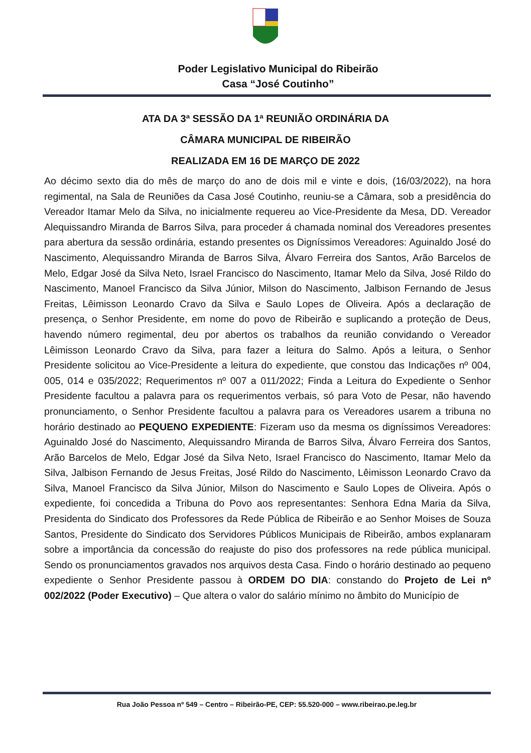Poder Legislativo Municipal do Ribeirão
Casa “José Coutinho”
ATA DA 3ª SESSÃO DA 1ª REUNIÃO ORDINÁRIA DA
CÂMARA MUNICIPAL DE RIBEIRÃO
REALIZADA EM 16 DE MARÇO DE 2022
Ao décimo sexto dia do mês de março do ano de dois mil e vinte e dois, (16/03/2022), na hora regimental, na Sala de Reuniões da Casa José Coutinho, reuniu-se a Câmara, sob a presidência do Vereador Itamar Melo da Silva, no inicialmente requereu ao Vice-Presidente da Mesa, DD. Vereador Alequissandro Miranda de Barros Silva, para proceder á chamada nominal dos Vereadores presentes para abertura da sessão ordinária, estando presentes os Digníssimos Vereadores: Aguinaldo José do Nascimento, Alequissandro Miranda de Barros Silva, Álvaro Ferreira dos Santos, Arão Barcelos de Melo, Edgar José da Silva Neto, Israel Francisco do Nascimento, Itamar Melo da Silva, José Rildo do Nascimento, Manoel Francisco da Silva Júnior, Milson do Nascimento, Jalbison Fernando de Jesus Freitas, Lêimisson Leonardo Cravo da Silva e Saulo Lopes de Oliveira. Após a declaração de presença, o Senhor Presidente, em nome do povo de Ribeirão e suplicando a proteção de Deus, havendo número regimental, deu por abertos os trabalhos da reunião convidando o Vereador Lêimisson Leonardo Cravo da Silva, para fazer a leitura do Salmo. Após a leitura, o Senhor Presidente solicitou ao Vice-Presidente a leitura do expediente, que constou das Indicações nº 004, 005, 014 e 035/2022; Requerimentos nº 007 a 011/2022; Finda a Leitura do Expediente o Senhor Presidente facultou a palavra para os requerimentos verbais, só para Voto de Pesar, não havendo pronunciamento, o Senhor Presidente facultou a palavra para os Vereadores usarem a tribuna no horário destinado ao PEQUENO EXPEDIENTE: Fizeram uso da mesma os digníssimos Vereadores: Aguinaldo José do Nascimento, Alequissandro Miranda de Barros Silva, Álvaro Ferreira dos Santos, Arão Barcelos de Melo, Edgar José da Silva Neto, Israel Francisco do Nascimento, Itamar Melo da Silva, Jalbison Fernando de Jesus Freitas, José Rildo do Nascimento, Lêimisson Leonardo Cravo da Silva, Manoel Francisco da Silva Júnior, Milson do Nascimento e Saulo Lopes de Oliveira. Após o expediente, foi concedida a Tribuna do Povo aos representantes: Senhora Edna Maria da Silva, Presidenta do Sindicato dos Professores da Rede Pública de Ribeirão e ao Senhor Moises de Souza Santos, Presidente do Sindicato dos Servidores Públicos Municipais de Ribeirão, ambos explanaram sobre a importância da concessão do reajuste do piso dos professores na rede pública municipal. Sendo os pronunciamentos gravados nos arquivos desta Casa. Findo o horário destinado ao pequeno expediente o Senhor Presidente passou à ORDEM DO DIA: constando do Projeto de Lei nº 002/2022 (Poder Executivo) – Que altera o valor do salário mínimo no âmbito do Município de
Rua João Pessoa nº 549 – Centro – Ribeirão-PE, CEP: 55.520-000 – www.ribeirao.pe.leg.br